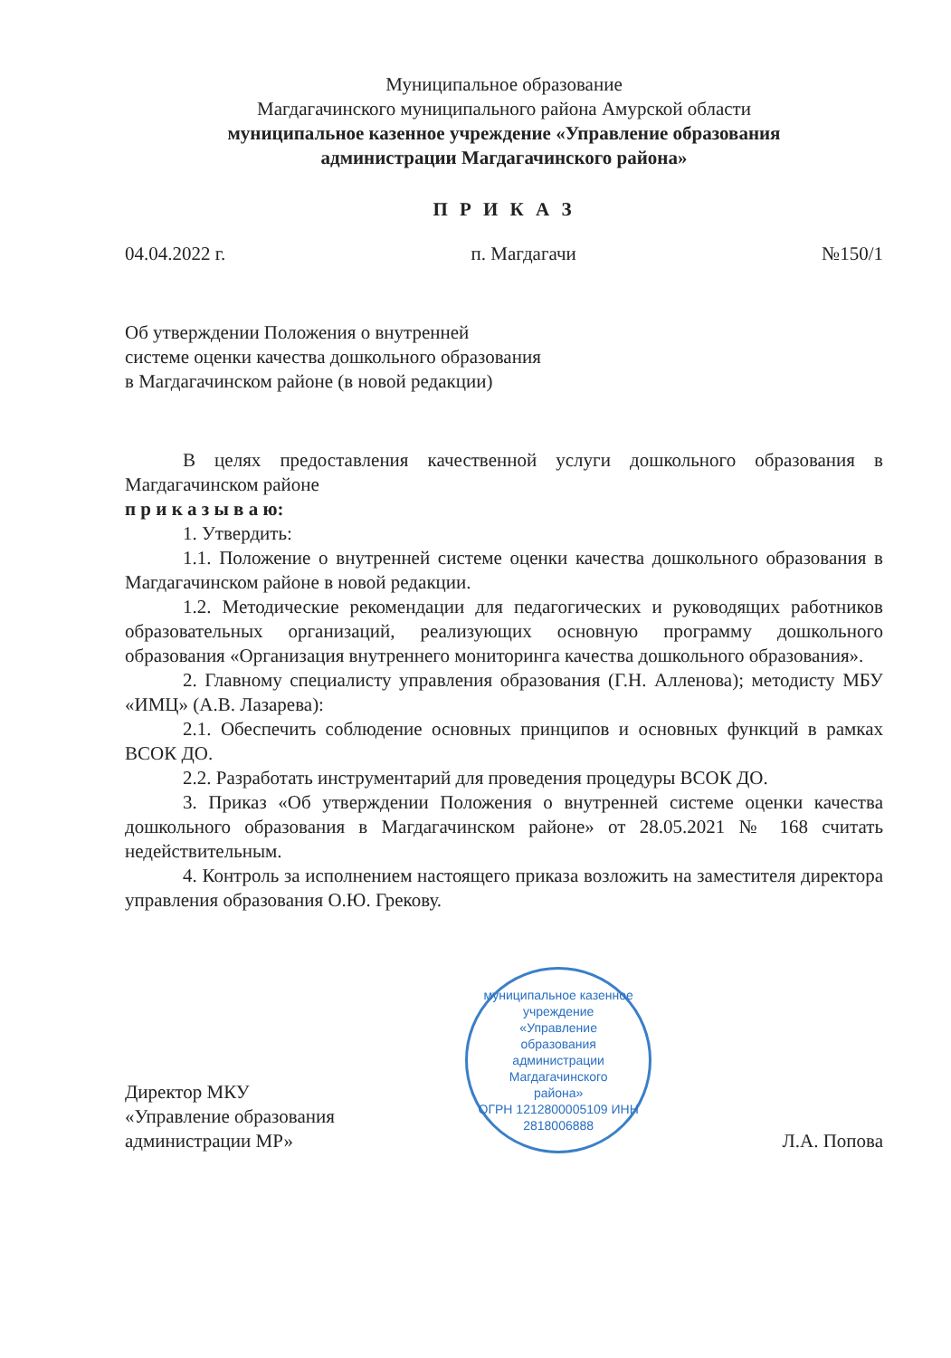Муниципальное образование
Магдагачинского муниципального района Амурской области
муниципальное казенное учреждение «Управление образования
администрации Магдагачинского района»
П Р И К А З
04.04.2022 г. п. Магдагачи №150/1
Об утверждении Положения о внутренней
системе оценки качества дошкольного образования
в Магдагачинском районе (в новой редакции)
В целях предоставления качественной услуги дошкольного образования в Магдагачинском районе
п р и к а з ы в а ю:
1. Утвердить:
1.1. Положение о внутренней системе оценки качества дошкольного образования в Магдагачинском районе в новой редакции.
1.2. Методические рекомендации для педагогических и руководящих работников образовательных организаций, реализующих основную программу дошкольного образования «Организация внутреннего мониторинга качества дошкольного образования».
2. Главному специалисту управления образования (Г.Н. Алленова); методисту МБУ «ИМЦ» (А.В. Лазарева):
2.1. Обеспечить соблюдение основных принципов и основных функций в рамках ВСОК ДО.
2.2. Разработать инструментарий для проведения процедуры ВСОК ДО.
3. Приказ «Об утверждении Положения о внутренней системе оценки качества дошкольного образования в Магдагачинском районе» от 28.05.2021 № 168 считать недействительным.
4. Контроль за исполнением настоящего приказа возложить на заместителя директора управления образования О.Ю. Грекову.
Директор МКУ
«Управление образования
администрации МР»
муниципальное казенное учреждение
«Управление
образования
администрации
Магдагачинского
района»
ОГРН 1212800005109 ИНН 2818006888
Л.А. Попова